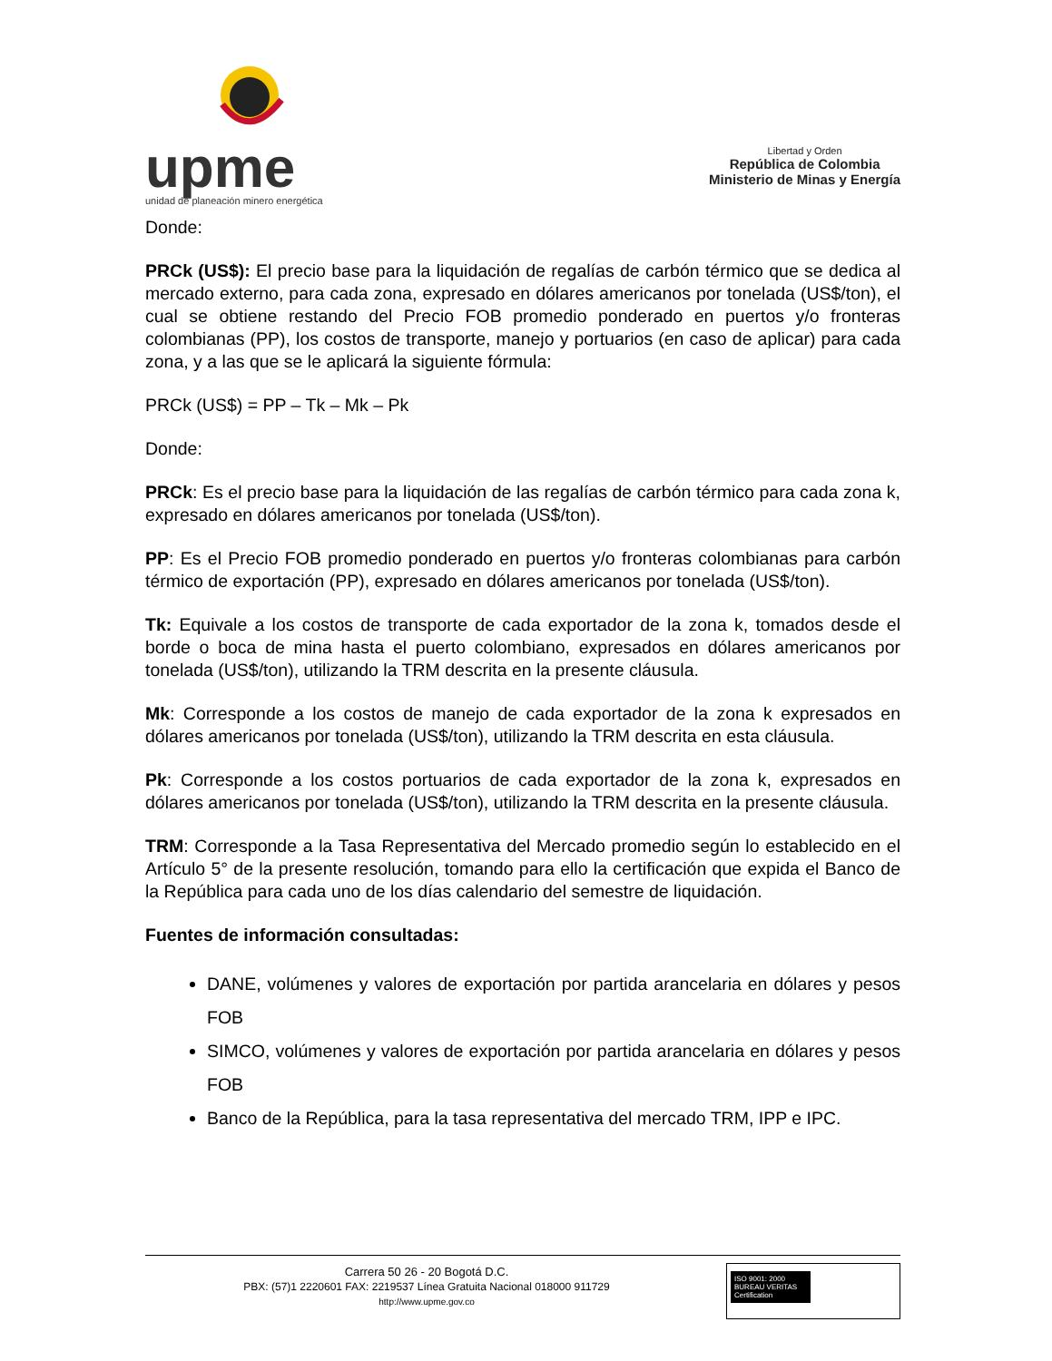upme
unidad de planeación minero energética
Libertad y Orden
República de Colombia
Ministerio de Minas y Energía
Donde:
PRCk (US$): El precio base para la liquidación de regalías de carbón térmico que se dedica al mercado externo, para cada zona, expresado en dólares americanos por tonelada (US$/ton), el cual se obtiene restando del Precio FOB promedio ponderado en puertos y/o fronteras colombianas (PP), los costos de transporte, manejo y portuarios (en caso de aplicar) para cada zona, y a las que se le aplicará la siguiente fórmula:
PRCk (US$) = PP – Tk – Mk – Pk
Donde:
PRCk: Es el precio base para la liquidación de las regalías de carbón térmico para cada zona k, expresado en dólares americanos por tonelada (US$/ton).
PP: Es el Precio FOB promedio ponderado en puertos y/o fronteras colombianas para carbón térmico de exportación (PP), expresado en dólares americanos por tonelada (US$/ton).
Tk: Equivale a los costos de transporte de cada exportador de la zona k, tomados desde el borde o boca de mina hasta el puerto colombiano, expresados en dólares americanos por tonelada (US$/ton), utilizando la TRM descrita en la presente cláusula.
Mk: Corresponde a los costos de manejo de cada exportador de la zona k expresados en dólares americanos por tonelada (US$/ton), utilizando la TRM descrita en esta cláusula.
Pk: Corresponde a los costos portuarios de cada exportador de la zona k, expresados en dólares americanos por tonelada (US$/ton), utilizando la TRM descrita en la presente cláusula.
TRM: Corresponde a la Tasa Representativa del Mercado promedio según lo establecido en el Artículo 5° de la presente resolución, tomando para ello la certificación que expida el Banco de la República para cada uno de los días calendario del semestre de liquidación.
Fuentes de información consultadas:
DANE, volúmenes y valores de exportación por partida arancelaria en dólares y pesos FOB
SIMCO, volúmenes y valores de exportación por partida arancelaria en dólares y pesos FOB
Banco de la República, para la tasa representativa del mercado TRM, IPP e IPC.
Carrera 50 26 - 20 Bogotá D.C.
PBX: (57)1 2220601 FAX: 2219537 Línea Gratuita Nacional 018000 911729
http://www.upme.gov.co
ISO 9001: 2000
BUREAU VERITAS Certification